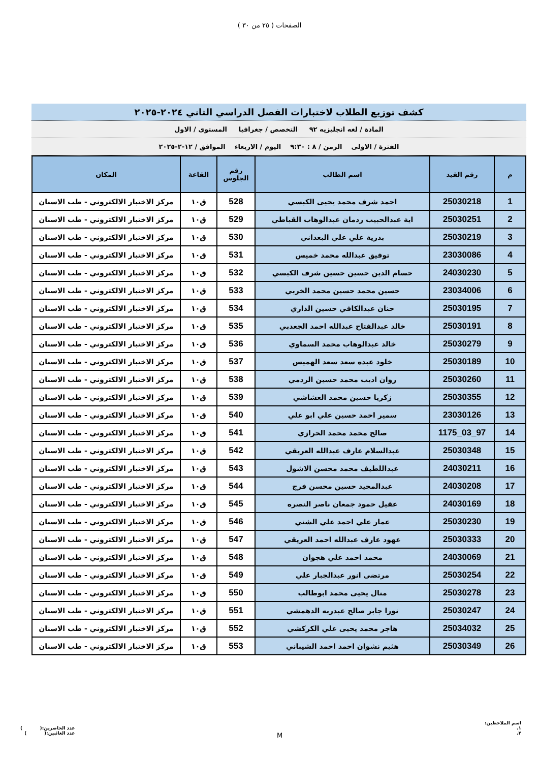الصفحات ( ٢٥ من ٣٠ )
كشف توزيع الطلاب لاختبارات الفصل الدراسي الثاني ٢٠٢٤-٢٠٢٥
المادة / لغه انجليزيه ٩٢ التخصص / جغرافيا المستوى / الاول
الفترة / الاولى الزمن / ٨ : ٩:٣٠ اليوم / الاربعاء الموافق / ١٢-٢-٢٠٢٥
| م | رقم القيد | اسم الطالب | رقم الجلوس | القاعة | المكان |
| --- | --- | --- | --- | --- | --- |
| 1 | 25030218 | احمد شرف محمد يحيى الكبسي | 528 | ق١٠ | مركز الاختبار الالكتروني - طب الاسنان |
| 2 | 25030251 | اية عبدالحبيب ردمان عبدالوهاب القباطي | 529 | ق١٠ | مركز الاختبار الالكتروني - طب الاسنان |
| 3 | 25030219 | بدرية علي علي البعداني | 530 | ق١٠ | مركز الاختبار الالكتروني - طب الاسنان |
| 4 | 23030086 | توفيق عبدالله محمد خميس | 531 | ق١٠ | مركز الاختبار الالكتروني - طب الاسنان |
| 5 | 24030230 | حسام الدين حسين حسين شرف الكبسي | 532 | ق١٠ | مركز الاختبار الالكتروني - طب الاسنان |
| 6 | 23034006 | حسين محمد حسين محمد الخربي | 533 | ق١٠ | مركز الاختبار الالكتروني - طب الاسنان |
| 7 | 25030195 | حنان عبدالكافي حسين الذاري | 534 | ق١٠ | مركز الاختبار الالكتروني - طب الاسنان |
| 8 | 25030191 | خالد عبدالفتاح عبدالله احمد الجعدبي | 535 | ق١٠ | مركز الاختبار الالكتروني - طب الاسنان |
| 9 | 25030279 | خالد عبدالوهاب محمد السماوي | 536 | ق١٠ | مركز الاختبار الالكتروني - طب الاسنان |
| 10 | 25030189 | خلود عبده سعد سعد الهميس | 537 | ق١٠ | مركز الاختبار الالكتروني - طب الاسنان |
| 11 | 25030260 | روان اديب محمد حسين الردمي | 538 | ق١٠ | مركز الاختبار الالكتروني - طب الاسنان |
| 12 | 25030355 | زكريا حسين محمد العشاشي | 539 | ق١٠ | مركز الاختبار الالكتروني - طب الاسنان |
| 13 | 23030126 | سمير احمد حسين علي ابو علي | 540 | ق١٠ | مركز الاختبار الالكتروني - طب الاسنان |
| 14 | 97_03_1175 | صالح محمد محمد الحرازي | 541 | ق١٠ | مركز الاختبار الالكتروني - طب الاسنان |
| 15 | 25030348 | عبدالسلام عارف عبدالله العريقي | 542 | ق١٠ | مركز الاختبار الالكتروني - طب الاسنان |
| 16 | 24030211 | عبداللطيف محمد محسن الاشول | 543 | ق١٠ | مركز الاختبار الالكتروني - طب الاسنان |
| 17 | 24030208 | عبدالمجيد حسين محسن فرج | 544 | ق١٠ | مركز الاختبار الالكتروني - طب الاسنان |
| 18 | 24030169 | عقيل حمود جمعان ناصر النصره | 545 | ق١٠ | مركز الاختبار الالكتروني - طب الاسنان |
| 19 | 25030230 | عمار علي احمد علي الشني | 546 | ق١٠ | مركز الاختبار الالكتروني - طب الاسنان |
| 20 | 25030333 | عهود عارف عبدالله احمد العريقي | 547 | ق١٠ | مركز الاختبار الالكتروني - طب الاسنان |
| 21 | 24030069 | محمد احمد علي هجوان | 548 | ق١٠ | مركز الاختبار الالكتروني - طب الاسنان |
| 22 | 25030254 | مرتضى انور عبدالجبار علي | 549 | ق١٠ | مركز الاختبار الالكتروني - طب الاسنان |
| 23 | 25030278 | منال يحيى محمد ابوطالب | 550 | ق١٠ | مركز الاختبار الالكتروني - طب الاسنان |
| 24 | 25030247 | نورا جابر صالح عبدربه الدهمشي | 551 | ق١٠ | مركز الاختبار الالكتروني - طب الاسنان |
| 25 | 25034032 | هاجر محمد يحيى علي الكركشي | 552 | ق١٠ | مركز الاختبار الالكتروني - طب الاسنان |
| 26 | 25030349 | هثيم نشوان احمد احمد الشيباني | 553 | ق١٠ | مركز الاختبار الالكتروني - طب الاسنان |
اسم الملاحظين:
١.
٢.
M
عدد الحاضرين:( )
عدد الغائبين:( )